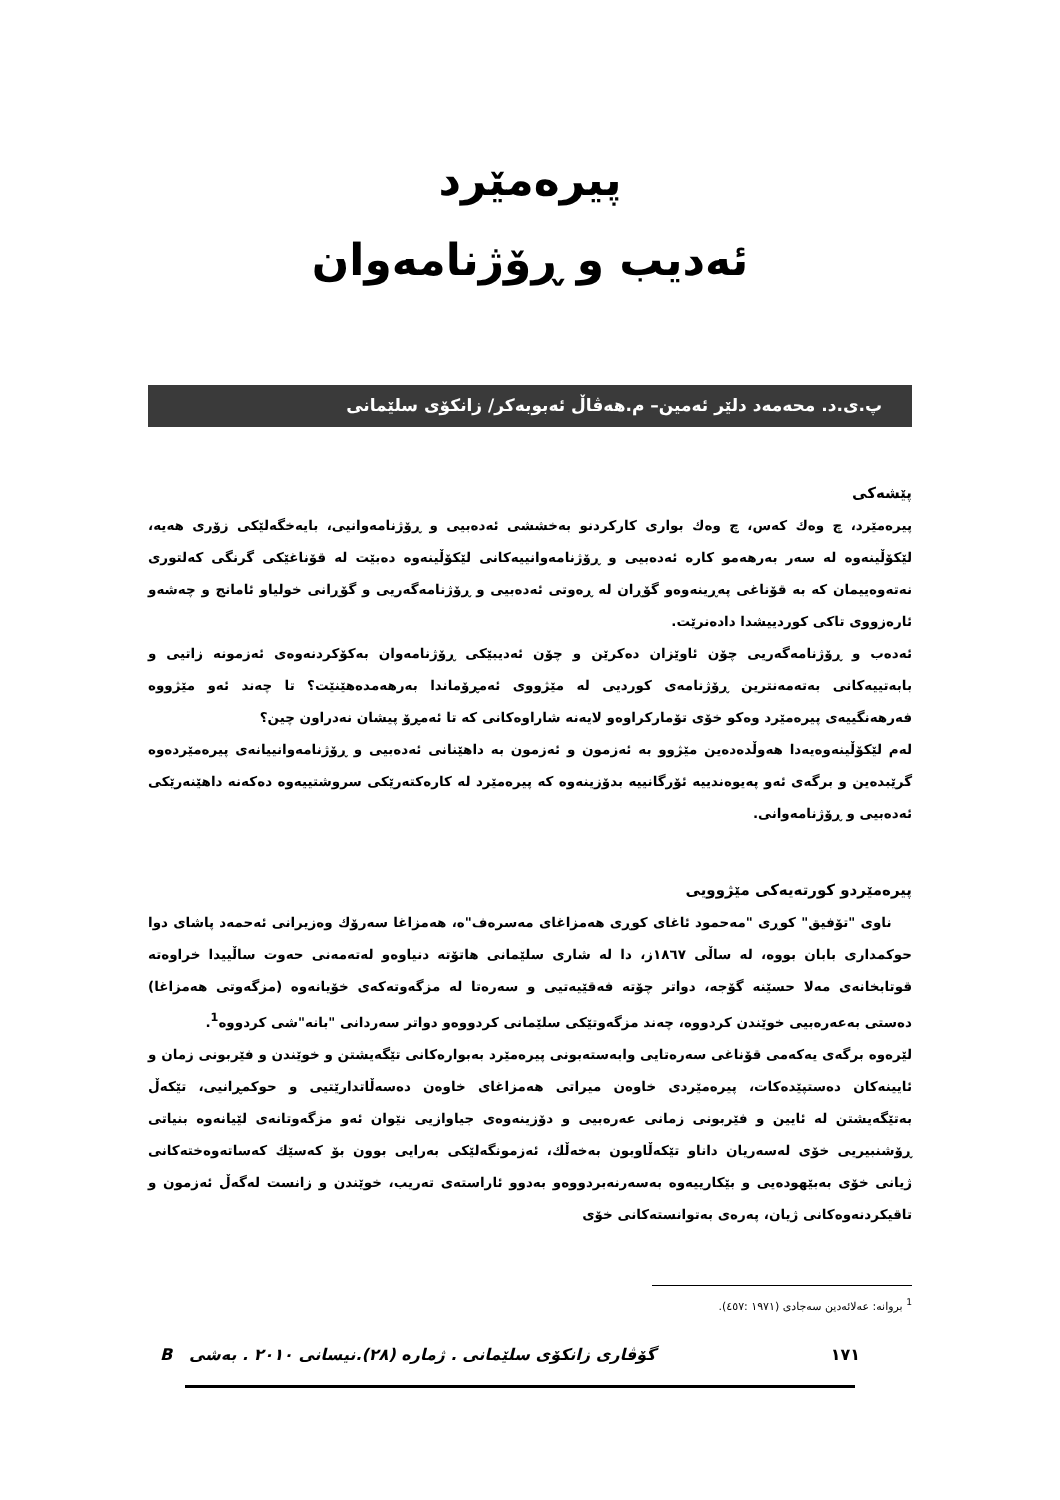پیرەمێرد
ئەدیب و ڕۆژنامەوان
پ.ی.د. محەمەد دلێر ئەمین– م.هەڤاڵ ئەبوبەکر/ زانکۆی سلێمانی
پێشەکی
پیرەمێرد، چ وەك كەس، چ وەك بواری كاركردنو بەخششی ئەدەبیی و ڕۆژنامەوانیی، بایەخگەلێكی زۆری هەیە، لێكۆڵینەوە لە سەر بەرهەمو كارە ئەدەبیی و ڕۆژنامەوانییەكانی لێكۆڵینەوە دەبێت لە قۆناغێكی گرنگی كەلتوری نەتەوەییمان كە بە قۆناغی پەڕینەوەو گۆڕان لە ڕەوتی ئەدەبیی و ڕۆژنامەگەریی و گۆڕانی خولیاو ئامانج و چەشەو ئارەزووی تاكی كوردییشدا دادەنرێت.
ئەدەب و ڕۆژنامەگەریی چۆن ئاوێزان دەكرێن و چۆن ئەدیبێكی ڕۆژنامەوان بەكۆكردنەوەی ئەزمونە زاتیی و بابەتییەكانی بەتەمەنترین ڕۆژنامەی كوردیی لە مێژووی ئەمڕۆماندا بەرهەمدەهێنێت؟ تا چەند ئەو مێژووە فەرهەنگییەی پیرەمێرد وەكو خۆی تۆماركراوەو لایەنە شاراوەكانی كە تا ئەمڕۆ پیشان نەدراون چین؟
لەم لێكۆڵینەوەیەدا هەوڵدەدەین مێژوو بە ئەزمون و ئەزمون بە داهێنانی ئەدەبیی و ڕۆژنامەوانییانەی پیرەمێردەوە گرێبدەین و برگەی ئەو پەیوەندییە ئۆرگانییە بدۆزینەوە كە پیرەمێرد لە كارەكتەرێكی سروشتییەوە دەكەنە داهێنەرێكی ئەدەبیی و ڕۆژنامەوانی.
پیرەمێردو كورتەیەكی مێژوویی
ناوی "تۆفیق" كوڕی "مەحمود ئاغای كوڕی هەمزاغای مەسرەف"ە، هەمزاغا سەرۆك وەزیرانی ئەحمەد پاشای دوا حوكمداری بابان بووە، لە ساڵی ١٨٦٧ز، دا لە شاری سلێمانی هاتۆتە دنیاوەو لەتەمەنی حەوت ساڵییدا خراوەتە قوتابخانەی مەلا حسێنە گۆجە، دواتر چۆتە فەقێیەتیی و سەرەتا لە مزگەوتەكەی خۆیانەوە (مزگەوتی هەمزاغا) دەستی بەعەرەبیی خوێندن كردووە، چەند مزگەوتێكی سلێمانی كردووەو دواتر سەردانی "بانە"شی كردووە<sup>1</sup>.
لێرەوە برگەی یەكەمی قۆناغی سەرەتایی وابەستەبونی پیرەمێرد بەبوارەكانی تێگەیشتن و خوێندن و فێربونی زمان و ئایینەكان دەستپێدەكات، پیرەمێردی خاوەن میراتی هەمزاغای خاوەن دەسەڵاتدارێتیی و حوكمڕانیی، تێكەڵ بەتێگەیشتن لە ئایین و فێربونی زمانی عەرەبیی و دۆزینەوەی جیاوازیی نێوان ئەو مزگەوتانەی لێیانەوە بنیاتی ڕۆشنبیریی خۆی لەسەریان داناو تێكەڵاوبون بەخەڵك، ئەزمونگەلێكی بەرایی بوون بۆ كەسێك كەساتەوەختەكانی ژیانی خۆی بەبێهودەیی و بێكارییەوە بەسەرنەبردووەو بەدوو ئاراستەی تەریب، خوێندن و زانست لەگەڵ ئەزمون و تاقیكردنەوەكانی ژیان، پەرەی بەتوانستەكانی خۆی
<sup>1</sup> بروانە: عەلائەدین سەجادی (١٩٧١ :٤٥٧).
١٧١ گۆڤاری زانكۆی سلێمانی . ژمارە (٢٨).نیسانی ٢٠١٠ . بەشی B